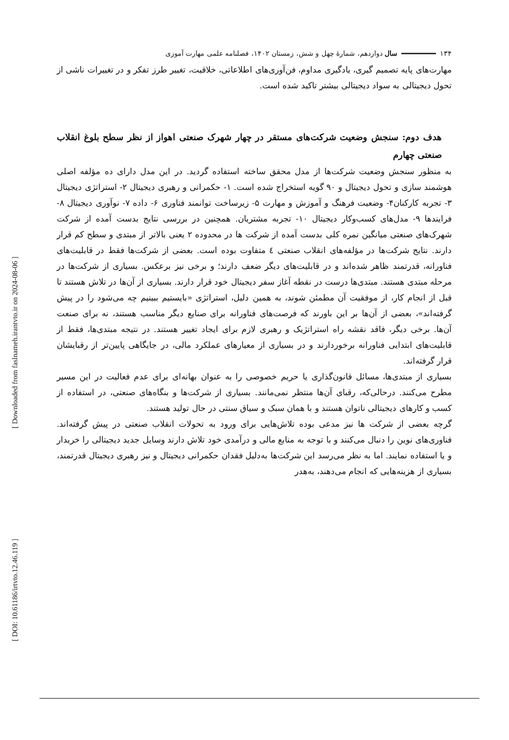[ Downloaded from faslnameh.irantvto.ir on 2024-08-06 ]
[ DOI: 10.61186/irtvto.12.46.119 ]
۱۳۴ سال دوازدهم، شمارهٔ چهل و شش، زمستان ۱۴۰۲، فصلنامه علمی مهارت آموزی
مهارت‌های پایه تصمیم گیری، یادگیری مداوم، فن‌آوری‌های اطلاعاتی، خلاقیت، تغییر طرز تفکر و در تغییرات ناشی از تحول دیجیتالی به سواد دیجیتالی بیشتر تاکید شده است.
هدف دوم: سنجش وضعیت شرکت‌های مستقر در چهار شهرک صنعتی اهواز از نظر سطح بلوغ انقلاب صنعتی چهارم
به منظور سنجش وضعیت شرکت‌ها از مدل محقق ساخته استفاده گردید. در این مدل دارای ده مؤلفه اصلی هوشمند سازی و تحول دیجیتال و ۹۰ گویه استخراج شده است. ۱- حکمرانی و رهبری دیجیتال ۲- استراتژی دیجیتال ۳- تجربه کارکنان۴- وضعیت فرهنگ و آموزش و مهارت ۵- زیرساخت توانمند فناوری ۶- داده ۷- نوآوری دیجیتال ۸- فرایندها ۹- مدل‌های کسب‌وکار دیجیتال ۱۰- تجربه مشتریان. همچنین در بررسی نتایج بدست آمده از شرکت شهرک‌های صنعتی میانگین نمره کلی بدست آمده از شرکت ها در محدوده ۲ یعنی بالاتر از مبتدی و سطح کم قرار دارند. نتایج شرکت‌ها در مؤلفه‌های انقلاب صنعتی ٤ متفاوت بوده است. بعضی از شرکت‌ها فقط در قابلیت‌های فناورانه، قدرتمند ظاهر شده‌اند و در قابلیت‌های دیگر ضعف دارند؛ و برخی نیز برعکس. بسیاری از شرکت‌ها در مرحله مبتدی هستند. مبتدی‌ها درست در نقطه آغاز سفر دیجیتال خود قرار دارند. بسیاری از آن‌ها در تلاش هستند تا قبل از انجام کار، از موفقیت آن مطمئن شوند، به همین دلیل، استراتژی «بایستیم ببینیم چه می‌شود را در پیش گرفته‌اند»، بعضی از آن‌ها بر این باورند که فرصت‌های فناورانه برای صنایع دیگر مناسب هستند، نه برای صنعت آن‌ها. برخی دیگر، فاقد نقشه راه استراتژیک و رهبری لازم برای ایجاد تغییر هستند. در نتیجه مبتدی‌ها، فقط از قابلیت‌های ابتدایی فناورانه برخوردارند و در بسیاری از معیارهای عملکرد مالی، در جایگاهی پایین‌تر از رقبایشان قرار گرفته‌اند.
بسیاری از مبتدی‌ها، مسائل قانون‌گذاری یا حریم خصوصی را به عنوان بهانه‌ای برای عدم فعالیت در این مسیر مطرح می‌کنند. درحالی‌که، رقبای آن‌ها منتظر نمی‌مانند. بسیاری از شرکت‌ها و بنگاه‌های صنعتی، در استفاده از کسب و کارهای دیجیتالی ناتوان هستند و با همان سبک و سیاق سنتی در حال تولید هستند.
گرچه بعضی از شرکت ها نیز مدعی بوده تلاش‌هایی برای ورود به تحولات انقلاب صنعتی در پیش گرفته‌اند. فناوری‌های نوین را دنبال می‌کنند و با توجه به منابع مالی و درآمدی خود تلاش دارند وسایل جدید دیجیتالی را خریدار و یا استفاده نمایند. اما به نظر می‌رسد این شرکت‌ها به‌دلیل فقدان حکمرانی دیجیتال و نیز رهبری دیجیتال قدرتمند، بسیاری از هزینه‌هایی که انجام می‌دهند، به‌هدر